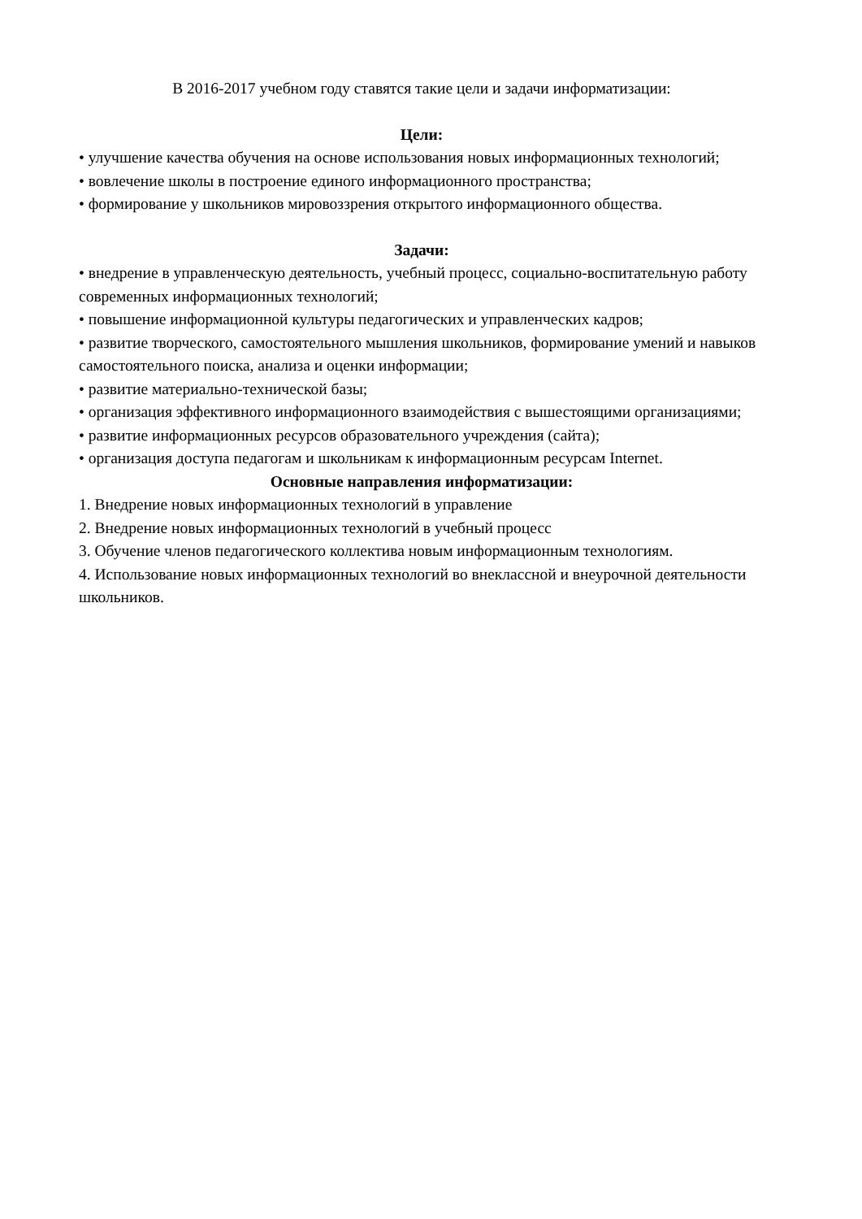В 2016-2017 учебном году ставятся такие цели и задачи информатизации:
Цели:
• улучшение качества обучения на основе использования новых информационных технологий;
• вовлечение школы в построение единого информационного пространства;
• формирование у школьников мировоззрения открытого информационного общества.
Задачи:
• внедрение в управленческую деятельность, учебный процесс, социально-воспитательную работу современных информационных технологий;
• повышение информационной культуры педагогических и управленческих кадров;
• развитие творческого, самостоятельного мышления школьников, формирование умений и навыков самостоятельного поиска, анализа и оценки информации;
• развитие материально-технической базы;
• организация эффективного информационного взаимодействия с вышестоящими организациями;
• развитие информационных ресурсов образовательного учреждения (сайта);
• организация доступа педагогам и школьникам к информационным ресурсам Internet.
Основные направления информатизации:
1. Внедрение новых информационных технологий в управление
2. Внедрение новых информационных технологий в учебный процесс
3. Обучение членов педагогического коллектива новым информационным технологиям.
4. Использование новых информационных технологий во внеклассной и внеурочной деятельности школьников.